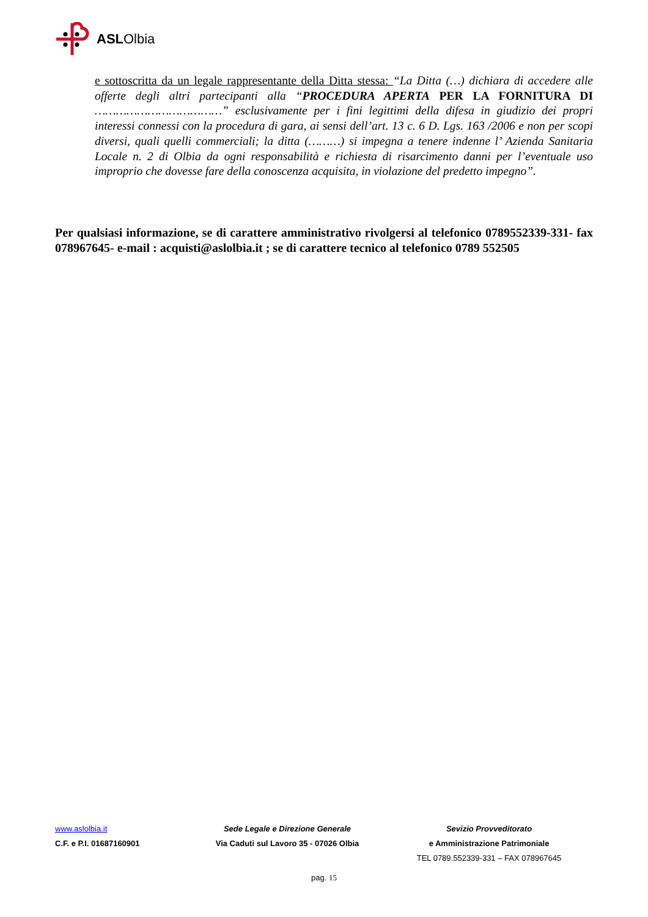ASLOlbia
e sottoscritta da un legale rappresentante della Ditta stessa: “La Ditta (…) dichiara di accedere alle offerte degli altri partecipanti alla “PROCEDURA APERTA PER LA FORNITURA DI ………………………………” esclusivamente per i fini legittimi della difesa in giudizio dei propri interessi connessi con la procedura di gara, ai sensi dell’art. 13 c. 6 D. Lgs. 163 /2006 e non per scopi diversi, quali quelli commerciali; la ditta (………) si impegna a tenere indenne l’ Azienda Sanitaria Locale n. 2 di Olbia da ogni responsabilità e richiesta di risarcimento danni per l’eventuale uso improprio che dovesse fare della conoscenza acquisita, in violazione del predetto impegno”.
Per qualsiasi informazione, se di carattere amministrativo rivolgersi al telefonico 0789552339-331- fax 078967645- e-mail : acquisti@aslolbia.it ; se di carattere tecnico al telefonico 0789 552505
www.aslolbia.it Sede Legale e Direzione Generale Sevizio Provveditorato
C.F. e P.I. 01687160901 Via Caduti sul Lavoro 35 - 07026 Olbia e Amministrazione Patrimoniale
TEL 0789.552339-331 – FAX 078967645
pag. 15